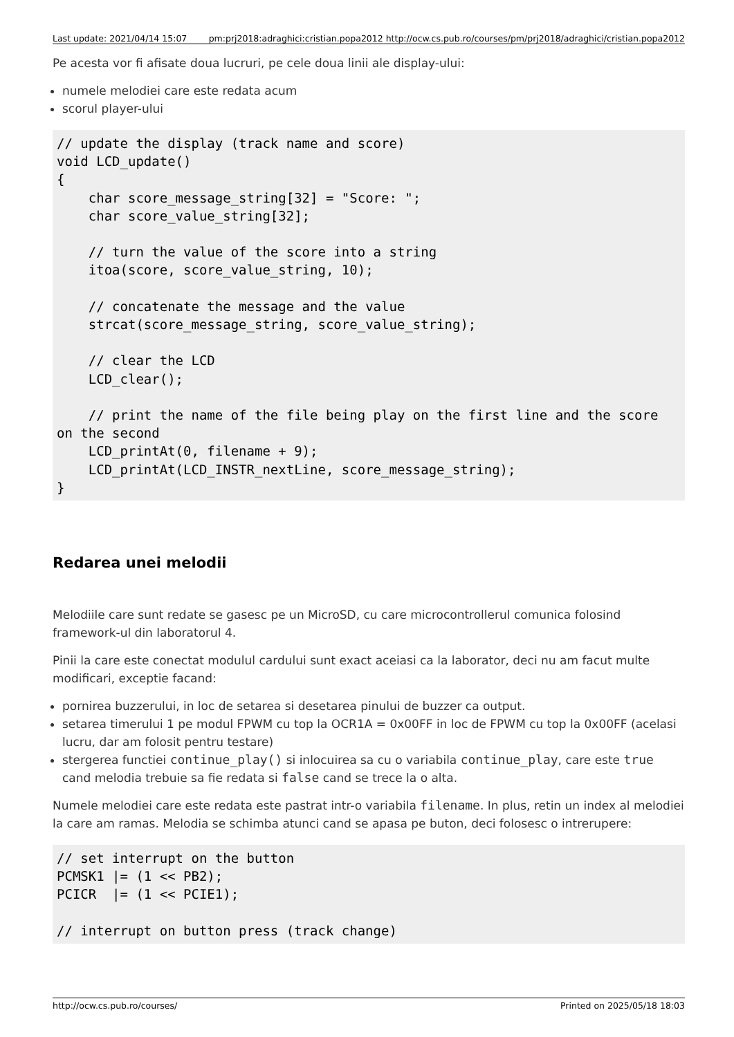Last update: 2021/04/14 15:07
pm:prj2018:adraghici:cristian.popa2012 http://ocw.cs.pub.ro/courses/pm/prj2018/adraghici/cristian.popa2012
Pe acesta vor fi afisate doua lucruri, pe cele doua linii ale display-ului:
numele melodiei care este redata acum
scorul player-ului
// update the display (track name and score)
void LCD_update()
{
    char score_message_string[32] = "Score: ";
    char score_value_string[32];

    // turn the value of the score into a string
    itoa(score, score_value_string, 10);

    // concatenate the message and the value
    strcat(score_message_string, score_value_string);

    // clear the LCD
    LCD_clear();

    // print the name of the file being play on the first line and the score on the second
    LCD_printAt(0, filename + 9);
    LCD_printAt(LCD_INSTR_nextLine, score_message_string);
}
Redarea unei melodii
Melodiile care sunt redate se gasesc pe un MicroSD, cu care microcontrollerul comunica folosind framework-ul din laboratorul 4.
Pinii la care este conectat modulul cardului sunt exact aceiasi ca la laborator, deci nu am facut multe modificari, exceptie facand:
pornirea buzzerului, in loc de setarea si desetarea pinului de buzzer ca output.
setarea timerului 1 pe modul FPWM cu top la OCR1A = 0x00FF in loc de FPWM cu top la 0x00FF (acelasi lucru, dar am folosit pentru testare)
stergerea functiei continue_play() si inlocuirea sa cu o variabila continue_play, care este true cand melodia trebuie sa fie redata si false cand se trece la o alta.
Numele melodiei care este redata este pastrat intr-o variabila filename. In plus, retin un index al melodiei la care am ramas. Melodia se schimba atunci cand se apasa pe buton, deci folosesc o intrerupere:
// set interrupt on the button
PCMSK1 |= (1 << PB2);
PCICR  |= (1 << PCIE1);

// interrupt on button press (track change)
http://ocw.cs.pub.ro/courses/ Printed on 2025/05/18 18:03